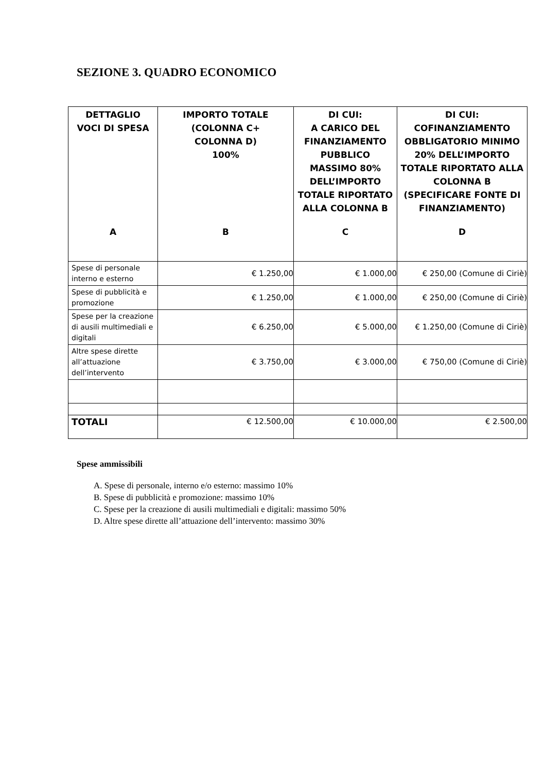SEZIONE 3. QUADRO ECONOMICO
| DETTAGLIO VOCI DI SPESA A | IMPORTO TOTALE (COLONNA C+ COLONNA D) 100% B | DI CUI: A CARICO DEL FINANZIAMENTO PUBBLICO MASSIMO 80% DELL’IMPORTO TOTALE RIPORTATO ALLA COLONNA B C | DI CUI: COFINANZIAMENTO OBBLIGATORIO MINIMO 20% DELL’IMPORTO TOTALE RIPORTATO ALLA COLONNA B (SPECIFICARE FONTE DI FINANZIAMENTO) D |
| --- | --- | --- | --- |
| Spese di personale interno e esterno | € 1.250,00 | € 1.000,00 | € 250,00 (Comune di Ciriè) |
| Spese di pubblicità e promozione | € 1.250,00 | € 1.000,00 | € 250,00 (Comune di Ciriè) |
| Spese per la creazione di ausili multimediali e digitali | € 6.250,00 | € 5.000,00 | € 1.250,00 (Comune di Ciriè) |
| Altre spese dirette all’attuazione dell’intervento | € 3.750,00 | € 3.000,00 | € 750,00 (Comune di Ciriè) |
| TOTALI | € 12.500,00 | € 10.000,00 | € 2.500,00 |
Spese ammissibili
A. Spese di personale, interno e/o esterno: massimo 10%
B. Spese di pubblicità e promozione: massimo 10%
C. Spese per la creazione di ausili multimediali e digitali: massimo 50%
D. Altre spese dirette all’attuazione dell’intervento: massimo 30%